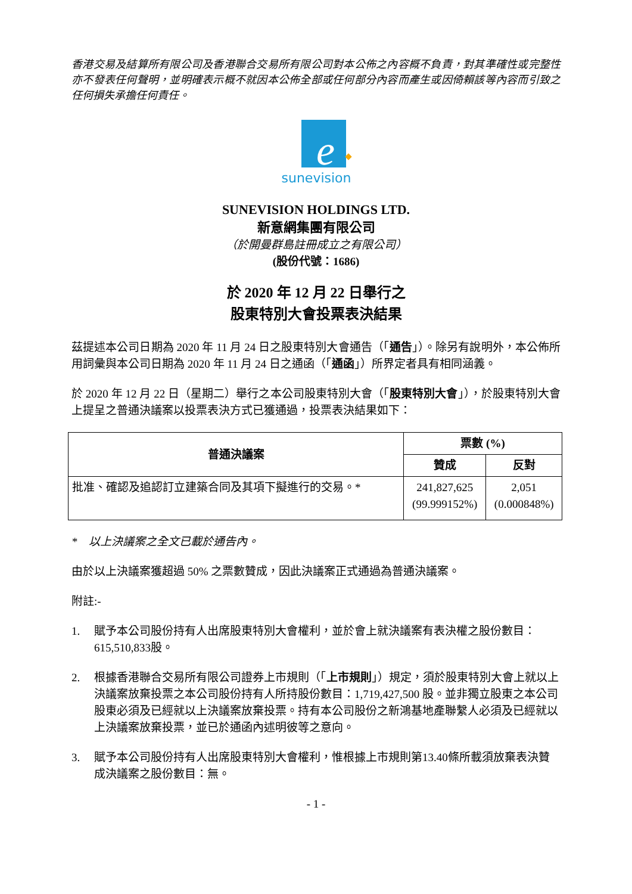香港交易及結算所有限公司及香港聯合交易所有限公司對本公佈之內容概不負責，對其準確性或完整性亦不發表任何聲明，並明確表示概不就因本公佈全部或任何部分內容而產生或因倚賴該等內容而引致之任何損失承擔任何責任。
e
sunevision
SUNEVISION HOLDINGS LTD.
新意網集團有限公司
（於開曼群島註冊成立之有限公司）
(股份代號：1686)
於 2020 年 12 月 22 日舉行之
股東特別大會投票表決結果
茲提述本公司日期為 2020 年 11 月 24 日之股東特別大會通告（「通告」）。除另有說明外，本公佈所用詞彙與本公司日期為 2020 年 11 月 24 日之通函（「通函」）所界定者具有相同涵義。
於 2020 年 12 月 22 日（星期二）舉行之本公司股東特別大會（「股東特別大會」），於股東特別大會上提呈之普通決議案以投票表決方式已獲通過，投票表決結果如下：
| 普通決議案 | 票數 (%) | |
| --- | --- | --- |
| | 贊成 | 反對 |
| 批准、確認及追認訂立建築合同及其項下擬進行的交易。* | 241,827,625 (99.999152%) | 2,051 (0.000848%) |
* 以上決議案之全文已載於通告內。
由於以上決議案獲超過 50% 之票數贊成，因此決議案正式通過為普通決議案。
附註:-
1. 賦予本公司股份持有人出席股東特別大會權利，並於會上就決議案有表決權之股份數目：615,510,833股。
2. 根據香港聯合交易所有限公司證券上市規則（「上市規則」）規定，須於股東特別大會上就以上決議案放棄投票之本公司股份持有人所持股份數目：1,719,427,500 股。並非獨立股東之本公司股東必須及已經就以上決議案放棄投票。持有本公司股份之新鴻基地產聯繫人必須及已經就以上決議案放棄投票，並已於通函內述明彼等之意向。
3. 賦予本公司股份持有人出席股東特別大會權利，惟根據上市規則第13.40條所載須放棄表決贊成決議案之股份數目：無。
- 1 -